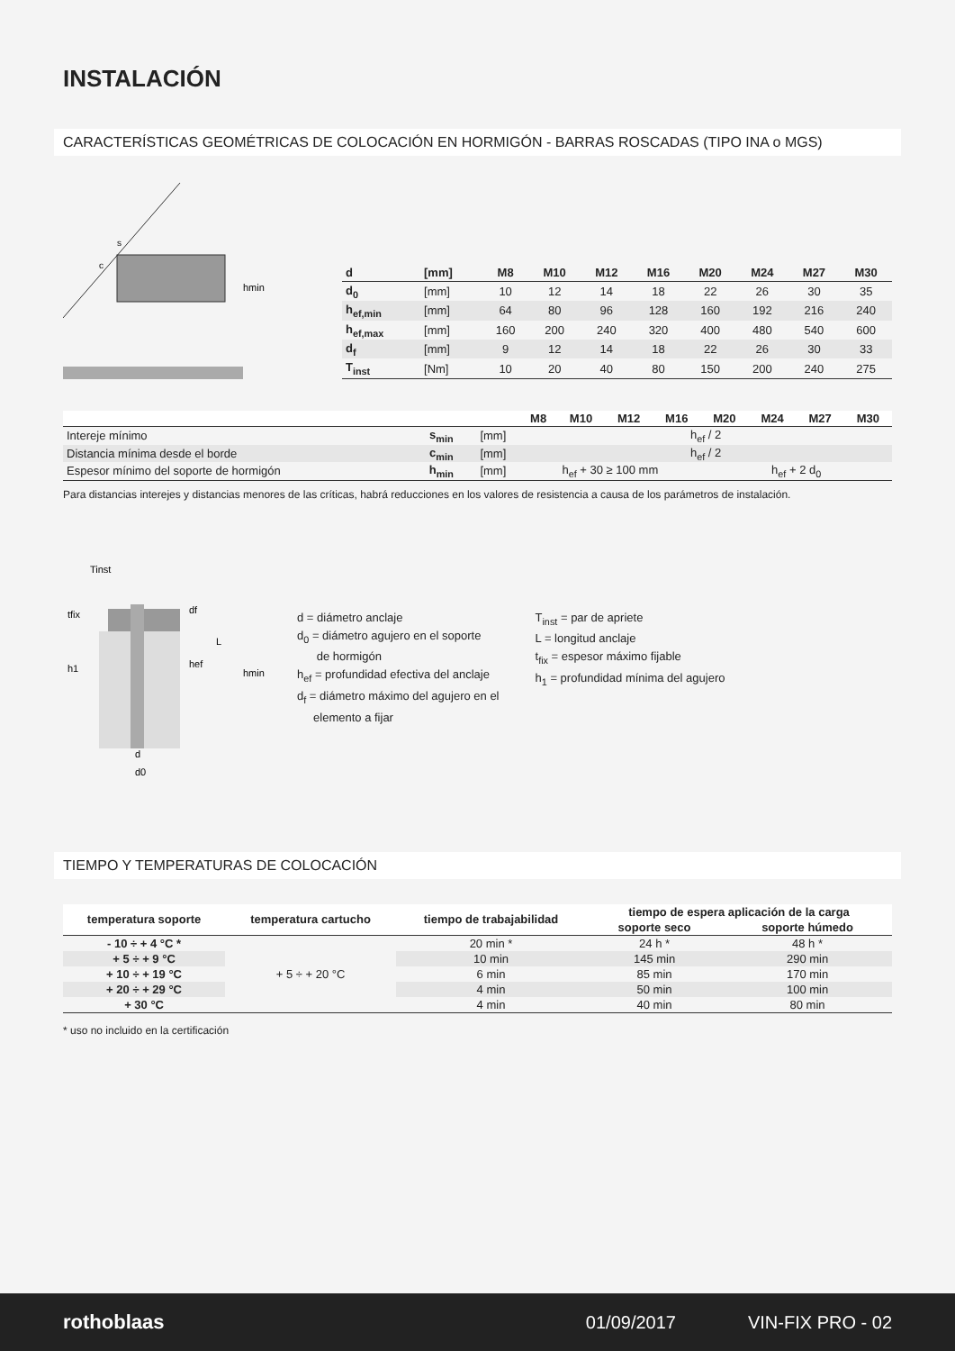INSTALACIÓN
CARACTERÍSTICAS GEOMÉTRICAS DE COLOCACIÓN EN HORMIGÓN - BARRAS ROSCADAS (TIPO INA o MGS)
s
c
hmin
| d | [mm] | M8 | M10 | M12 | M16 | M20 | M24 | M27 | M30 |
| --- | --- | --- | --- | --- | --- | --- | --- | --- | --- |
| d<sub>0</sub> | [mm] | 10 | 12 | 14 | 18 | 22 | 26 | 30 | 35 |
| h<sub>ef,min</sub> | [mm] | 64 | 80 | 96 | 128 | 160 | 192 | 216 | 240 |
| h<sub>ef,max</sub> | [mm] | 160 | 200 | 240 | 320 | 400 | 480 | 540 | 600 |
| d<sub>f</sub> | [mm] | 9 | 12 | 14 | 18 | 22 | 26 | 30 | 33 |
| T<sub>inst</sub> | [Nm] | 10 | 20 | 40 | 80 | 150 | 200 | 240 | 275 |
| | | | M8 | M10 | M12 | M16 | M20 | M24 | M27 | M30 |
| --- | --- | --- | --- | --- | --- | --- | --- | --- | --- | --- |
| Intereje mínimo | s<sub>min</sub> | [mm] | h<sub>ef</sub> / 2 | | | | | | | |
| Distancia mínima desde el borde | c<sub>min</sub> | [mm] | h<sub>ef</sub> / 2 | | | | | | | |
| Espesor mínimo del soporte de hormigón | h<sub>min</sub> | [mm] | h<sub>ef</sub> + 30 ≥ 100 mm | | | | h<sub>ef</sub> + 2 d<sub>0</sub> | | | |
Para distancias interejes y distancias menores de las críticas, habrá reducciones en los valores de resistencia a causa de los parámetros de instalación.
Tinst
tfix
h1
hef
L
hmin
df
d
d0
d = diámetro anclaje
d<sub>0</sub> = diámetro agujero en el soporte
de hormigón
h<sub>ef</sub> = profundidad efectiva del anclaje
d<sub>f</sub> = diámetro máximo del agujero en el
elemento a fijar
T<sub>inst</sub> = par de apriete
L = longitud anclaje
t<sub>fix</sub> = espesor máximo fijable
h<sub>1</sub> = profundidad mínima del agujero
TIEMPO Y TEMPERATURAS DE COLOCACIÓN
| temperatura soporte | temperatura cartucho | tiempo de trabajabilidad | tiempo de espera aplicación de la carga | |
| --- | --- | --- | --- | --- |
| | | | soporte seco | soporte húmedo |
| - 10 ÷ + 4 °C * | + 5 ÷ + 20 °C | 20 min * | 24 h * | 48 h * |
| + 5 ÷ + 9 °C | | 10 min | 145 min | 290 min |
| + 10 ÷ + 19 °C | | 6 min | 85 min | 170 min |
| + 20 ÷ + 29 °C | | 4 min | 50 min | 100 min |
| + 30 °C | | 4 min | 40 min | 80 min |
* uso no incluido en la certificación
rothoblaas 01/09/2017 VIN-FIX PRO - 02